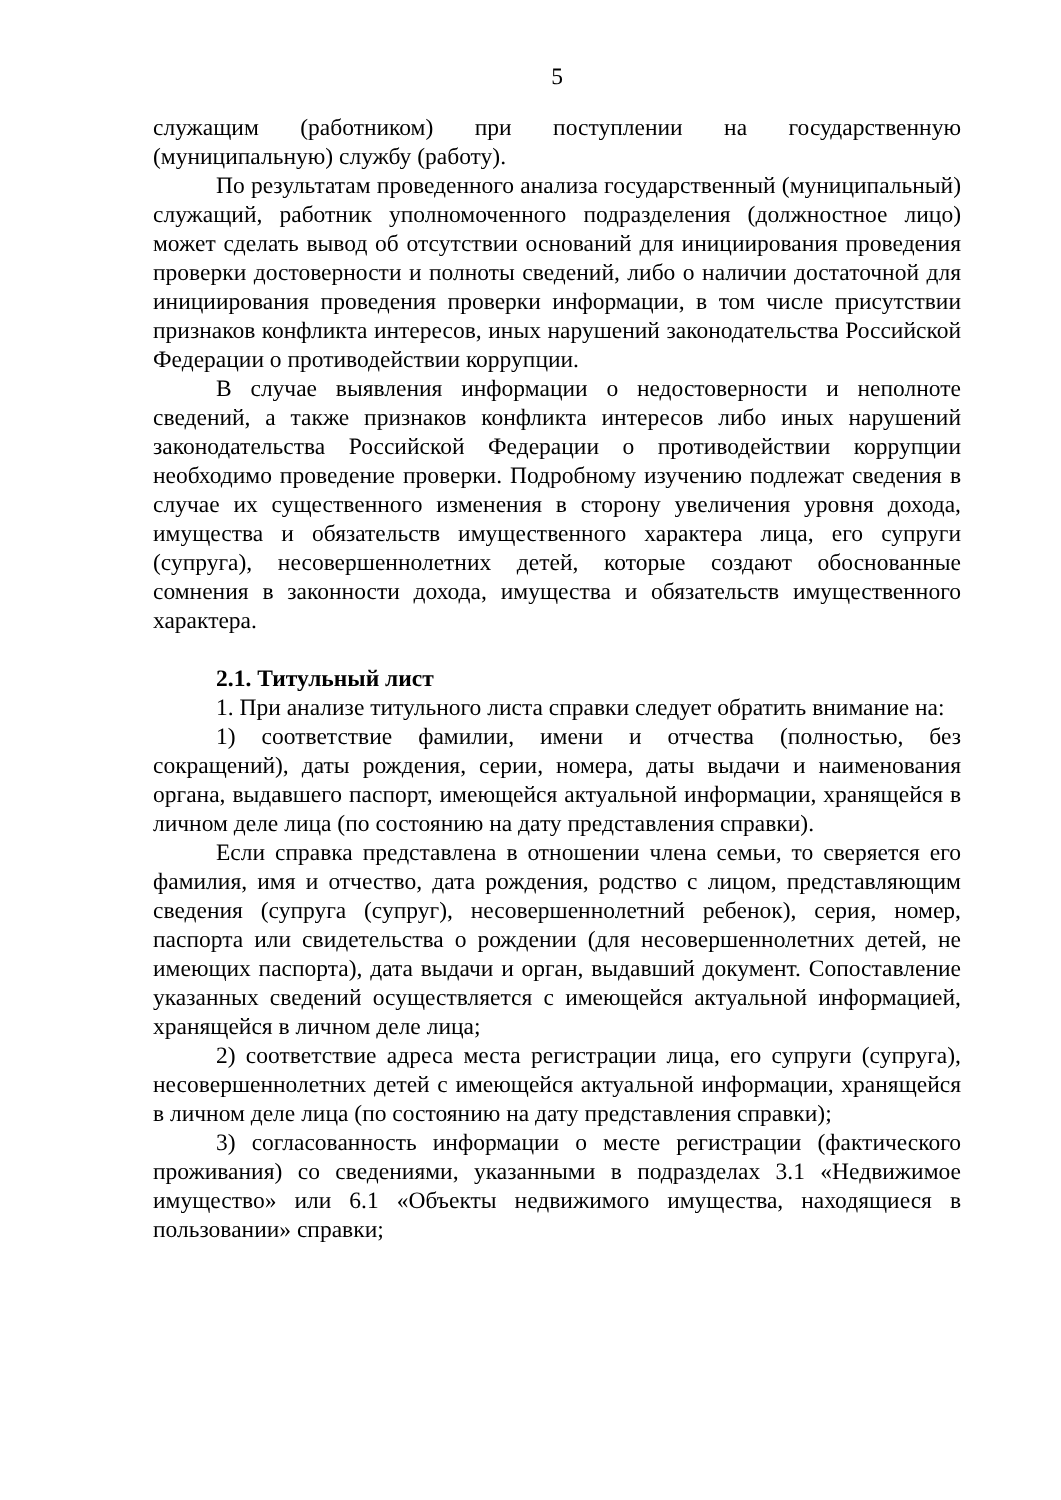5
служащим (работником) при поступлении на государственную (муниципальную) службу (работу).
По результатам проведенного анализа государственный (муниципальный) служащий, работник уполномоченного подразделения (должностное лицо) может сделать вывод об отсутствии оснований для инициирования проведения проверки достоверности и полноты сведений, либо о наличии достаточной для инициирования проведения проверки информации, в том числе присутствии признаков конфликта интересов, иных нарушений законодательства Российской Федерации о противодействии коррупции.
В случае выявления информации о недостоверности и неполноте сведений, а также признаков конфликта интересов либо иных нарушений законодательства Российской Федерации о противодействии коррупции необходимо проведение проверки. Подробному изучению подлежат сведения в случае их существенного изменения в сторону увеличения уровня дохода, имущества и обязательств имущественного характера лица, его супруги (супруга), несовершеннолетних детей, которые создают обоснованные сомнения в законности дохода, имущества и обязательств имущественного характера.
2.1. Титульный лист
1. При анализе титульного листа справки следует обратить внимание на:
1) соответствие фамилии, имени и отчества (полностью, без сокращений), даты рождения, серии, номера, даты выдачи и наименования органа, выдавшего паспорт, имеющейся актуальной информации, хранящейся в личном деле лица (по состоянию на дату представления справки).
Если справка представлена в отношении члена семьи, то сверяется его фамилия, имя и отчество, дата рождения, родство с лицом, представляющим сведения (супруга (супруг), несовершеннолетний ребенок), серия, номер, паспорта или свидетельства о рождении (для несовершеннолетних детей, не имеющих паспорта), дата выдачи и орган, выдавший документ. Сопоставление указанных сведений осуществляется с имеющейся актуальной информацией, хранящейся в личном деле лица;
2) соответствие адреса места регистрации лица, его супруги (супруга), несовершеннолетних детей с имеющейся актуальной информации, хранящейся в личном деле лица (по состоянию на дату представления справки);
3) согласованность информации о месте регистрации (фактического проживания) со сведениями, указанными в подразделах 3.1 «Недвижимое имущество» или 6.1 «Объекты недвижимого имущества, находящиеся в пользовании» справки;